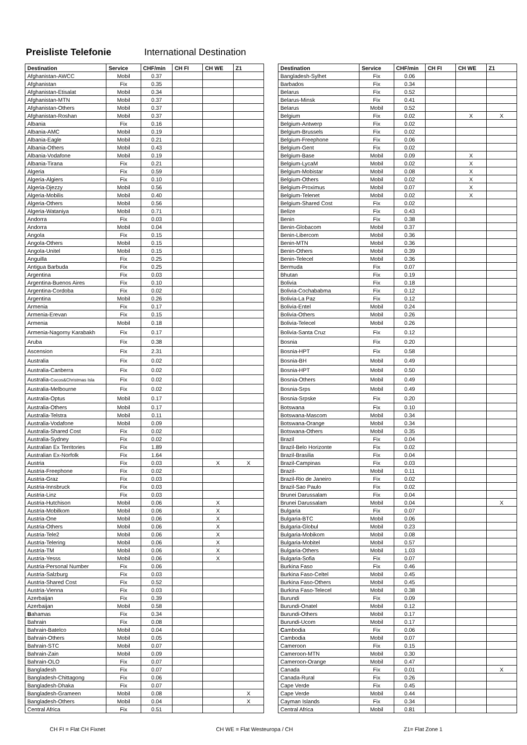Preisliste Telefonie International Destination
| Destination | Service | CHF/min | CH FI | CH WE | Z1 |
| --- | --- | --- | --- | --- | --- |
| Afghanistan-AWCC | Mobil | 0.37 | | | |
| Afghanistan | Fix | 0.35 | | | |
| Afghanistan-Etisalat | Mobil | 0.34 | | | |
| Afghanistan-MTN | Mobil | 0.37 | | | |
| Afghanistan-Others | Mobil | 0.37 | | | |
| Afghanistan-Roshan | Mobil | 0.37 | | | |
| Albania | Fix | 0.16 | | | |
| Albania-AMC | Mobil | 0.19 | | | |
| Albania-Eagle | Mobil | 0.21 | | | |
| Albania-Others | Mobil | 0.43 | | | |
| Albania-Vodafone | Mobil | 0.19 | | | |
| Albania-Tirana | Fix | 0.21 | | | |
| Algeria | Fix | 0.59 | | | |
| Algeria-Algiers | Fix | 0.10 | | | |
| Algeria-Djezzy | Mobil | 0.56 | | | |
| Algeria-Mobilis | Mobil | 0.40 | | | |
| Algeria-Others | Mobil | 0.56 | | | |
| Algeria-Wataniya | Mobil | 0.71 | | | |
| Andorra | Fix | 0.03 | | | |
| Andorra | Mobil | 0.04 | | | |
| Angola | Fix | 0.15 | | | |
| Angola-Others | Mobil | 0.15 | | | |
| Angola-Unitel | Mobil | 0.15 | | | |
| Anguilla | Fix | 0.25 | | | |
| Antigua Barbuda | Fix | 0.25 | | | |
| Argentina | Fix | 0.03 | | | |
| Argentina-Buenos Aires | Fix | 0.10 | | | |
| Argentina-Cordoba | Fix | 0.02 | | | |
| Argentina | Mobil | 0.26 | | | |
| Armenia | Fix | 0.17 | | | |
| Armenia-Erevan | Fix | 0.15 | | | |
| Armenia | Mobil | 0.18 | | | |
| Armenia-Nagorny Karabakh | Fix | 0.17 | | | |
| Aruba | Fix | 0.38 | | | |
| Ascension | Fix | 2.31 | | | |
| Australia | Fix | 0.02 | | | |
| Australia-Canberra | Fix | 0.02 | | | |
| Australia- Cocos&Christmas Isla | Fix | 0.02 | | | |
| Australia-Melbourne | Fix | 0.02 | | | |
| Australia-Optus | Mobil | 0.17 | | | |
| Australia-Others | Mobil | 0.17 | | | |
| Australia-Telstra | Mobil | 0.11 | | | |
| Australia-Vodafone | Mobil | 0.09 | | | |
| Australia-Shared Cost | Fix | 0.02 | | | |
| Australia-Sydney | Fix | 0.02 | | | |
| Australian Ex Territories | Fix | 1.89 | | | |
| Australian Ex-Norfolk | Fix | 1.64 | | | |
| Austria | Fix | 0.03 | | X | X |
| Austria-Freephone | Fix | 0.02 | | | |
| Austria-Graz | Fix | 0.03 | | | |
| Austria-Innsbruck | Fix | 0.03 | | | |
| Austria-Linz | Fix | 0.03 | | | |
| Austria-Hutchison | Mobil | 0.06 | | X | |
| Austria-Mobilkom | Mobil | 0.06 | | X | |
| Austria-One | Mobil | 0.06 | | X | |
| Austria-Others | Mobil | 0.06 | | X | |
| Austria-Tele2 | Mobil | 0.06 | | X | |
| Austria-Telering | Mobil | 0.06 | | X | |
| Austria-TM | Mobil | 0.06 | | X | |
| Austria-Yesss | Mobil | 0.06 | | X | |
| Austria-Personal Number | Fix | 0.06 | | | |
| Austria-Salzburg | Fix | 0.03 | | | |
| Austria-Shared Cost | Fix | 0.52 | | | |
| Austria-Vienna | Fix | 0.03 | | | |
| Azerbaijan | Fix | 0.39 | | | |
| Azerbaijan | Mobil | 0.58 | | | |
| B ahamas | Fix | 0.34 | | | |
| Bahrain | Fix | 0.08 | | | |
| Bahrain-Batelco | Mobil | 0.04 | | | |
| Bahrain-Others | Mobil | 0.05 | | | |
| Bahrain-STC | Mobil | 0.07 | | | |
| Bahrain-Zain | Mobil | 0.09 | | | |
| Bahrain-OLO | Fix | 0.07 | | | |
| Bangladesh | Fix | 0.07 | | | |
| Bangladesh-Chittagong | Fix | 0.06 | | | |
| Bangladesh-Dhaka | Fix | 0.07 | | | |
| Bangladesh-Grameen | Mobil | 0.08 | | | X |
| Bangladesh-Others | Mobil | 0.04 | | | X |
| Central Africa | Fix | 0.51 | | | |
| Destination | Service | CHF/min | CH FI | CH WE | Z1 |
| --- | --- | --- | --- | --- | --- |
| Bangladesh-Sylhet | Fix | 0.06 | | | |
| Barbados | Fix | 0.34 | | | |
| Belarus | Fix | 0.52 | | | |
| Belarus-Minsk | Fix | 0.41 | | | |
| Belarus | Mobil | 0.52 | | | |
| Belgium | Fix | 0.02 | | X | X |
| Belgium-Antwerp | Fix | 0.02 | | | |
| Belgium-Brussels | Fix | 0.02 | | | |
| Belgium-Freephone | Fix | 0.06 | | | |
| Belgium-Gent | Fix | 0.02 | | | |
| Belgium-Base | Mobil | 0.09 | | X | |
| Belgium-LycaM | Mobil | 0.02 | | X | |
| Belgium-Mobistar | Mobil | 0.08 | | X | |
| Belgium-Others | Mobil | 0.02 | | X | |
| Belgium-Proximus | Mobil | 0.07 | | X | |
| Belgium-Telenet | Mobil | 0.02 | | X | |
| Belgium-Shared Cost | Fix | 0.02 | | | |
| Belize | Fix | 0.43 | | | |
| Benin | Fix | 0.38 | | | |
| Benin-Globacom | Mobil | 0.37 | | | |
| Benin-Libercom | Mobil | 0.36 | | | |
| Benin-MTN | Mobil | 0.36 | | | |
| Benin-Others | Mobil | 0.39 | | | |
| Benin-Telecel | Mobil | 0.36 | | | |
| Bermuda | Fix | 0.07 | | | |
| Bhutan | Fix | 0.19 | | | |
| Bolivia | Fix | 0.18 | | | |
| Bolivia-Cochababma | Fix | 0.12 | | | |
| Bolivia-La Paz | Fix | 0.12 | | | |
| Bolivia-Entel | Mobil | 0.24 | | | |
| Bolivia-Others | Mobil | 0.26 | | | |
| Bolivia-Telecel | Mobil | 0.26 | | | |
| Bolivia-Santa Cruz | Fix | 0.12 | | | |
| Bosnia | Fix | 0.20 | | | |
| Bosnia-HPT | Fix | 0.58 | | | |
| Bosnia-BH | Mobil | 0.49 | | | |
| Bosnia-HPT | Mobil | 0.50 | | | |
| Bosnia-Others | Mobil | 0.49 | | | |
| Bosnia-Srps | Mobil | 0.49 | | | |
| Bosnia-Srpske | Fix | 0.20 | | | |
| Botswana | Fix | 0.10 | | | |
| Botswana-Mascom | Mobil | 0.34 | | | |
| Botswana-Orange | Mobil | 0.34 | | | |
| Botswana-Others | Mobil | 0.35 | | | |
| Brazil | Fix | 0.04 | | | |
| Brazil-Belo Horizonte | Fix | 0.02 | | | |
| Brazil-Brasilia | Fix | 0.04 | | | |
| Brazil-Campinas | Fix | 0.03 | | | |
| Brazil- | Mobil | 0.11 | | | |
| Brazil-Rio de Janeiro | Fix | 0.02 | | | |
| Brazil-Sao Paulo | Fix | 0.02 | | | |
| Brunei Darussalam | Fix | 0.04 | | | |
| Brunei Darussalam | Mobil | 0.04 | | | X |
| Bulgaria | Fix | 0.07 | | | |
| Bulgaria-BTC | Mobil | 0.06 | | | |
| Bulgaria-Globul | Mobil | 0.23 | | | |
| Bulgaria-Mobikom | Mobil | 0.08 | | | |
| Bulgaria-Mobitel | Mobil | 0.57 | | | |
| Bulgaria-Others | Mobil | 1.03 | | | |
| Bulgaria-Sofia | Fix | 0.07 | | | |
| Burkina Faso | Fix | 0.46 | | | |
| Burkina Faso-Celtel | Mobil | 0.45 | | | |
| Burkina Faso-Others | Mobil | 0.45 | | | |
| Burkina Faso-Telecel | Mobil | 0.38 | | | |
| Burundi | Fix | 0.09 | | | |
| Burundi-Onatel | Mobil | 0.12 | | | |
| Burundi-Others | Mobil | 0.17 | | | |
| Burundi-Ucom | Mobil | 0.17 | | | |
| C ambodia | Fix | 0.06 | | | |
| Cambodia | Mobil | 0.07 | | | |
| Cameroon | Fix | 0.15 | | | |
| Cameroon-MTN | Mobil | 0.30 | | | |
| Cameroon-Orange | Mobil | 0.47 | | | |
| Canada | Fix | 0.01 | | | X |
| Canada-Rural | Fix | 0.26 | | | |
| Cape Verde | Fix | 0.45 | | | |
| Cape Verde | Mobil | 0.44 | | | |
| Cayman Islands | Fix | 0.34 | | | |
| Central Africa | Mobil | 0.81 | | | |
CH FI = Flat CH Fixnet CH WE = Flat Westeuropa / CH Z1= Flat Zone 1